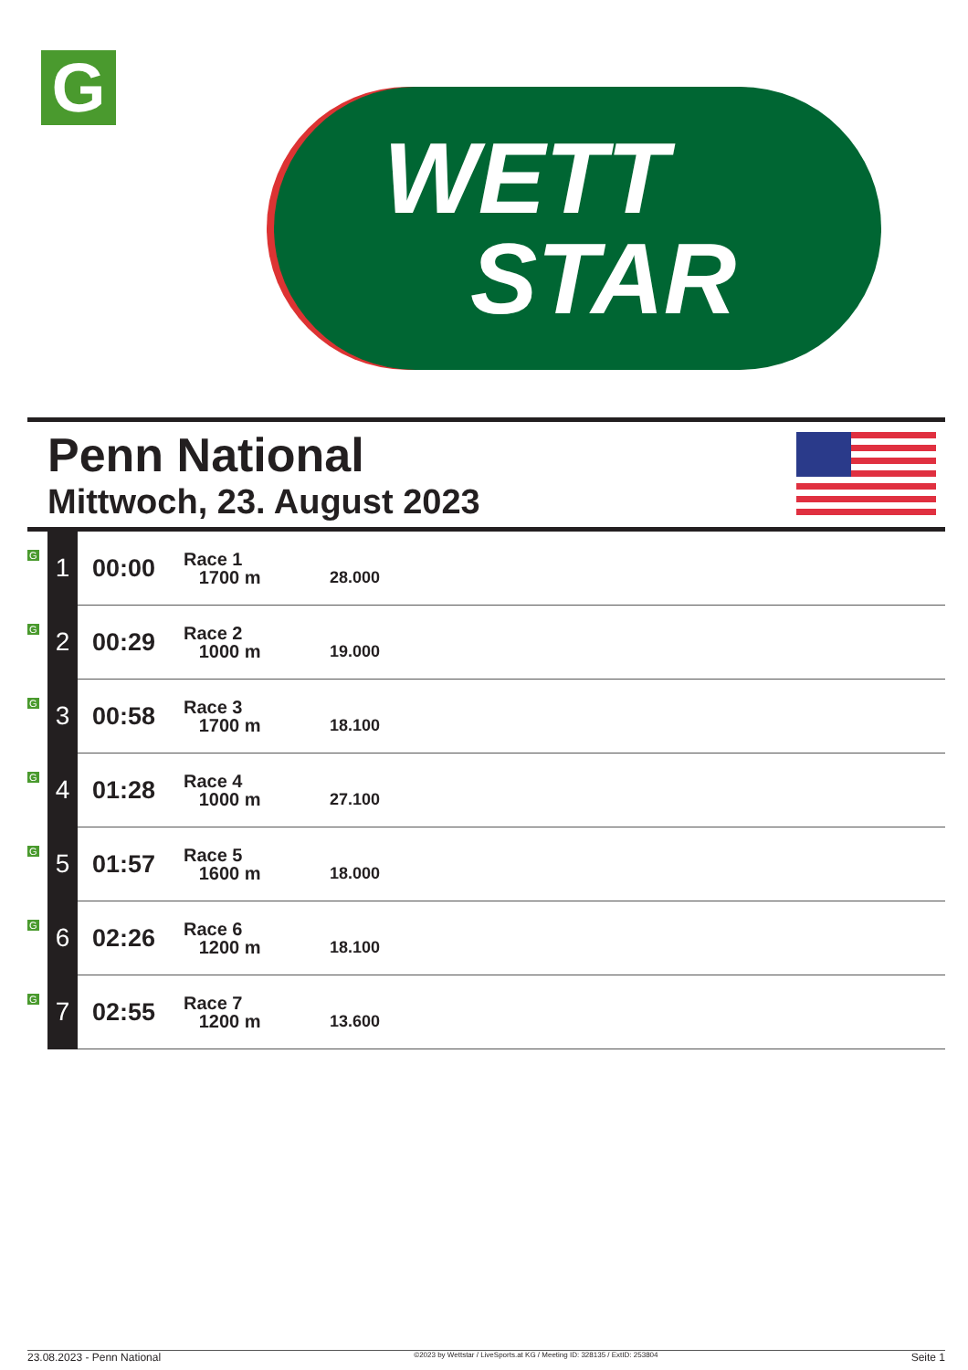G
WETT
STAR
Penn National
Mittwoch, 23. August 2023
| G | 1 | 00:00 | Race 1 1700 m | 28.000 |
| G | 2 | 00:29 | Race 2 1000 m | 19.000 |
| G | 3 | 00:58 | Race 3 1700 m | 18.100 |
| G | 4 | 01:28 | Race 4 1000 m | 27.100 |
| G | 5 | 01:57 | Race 5 1600 m | 18.000 |
| G | 6 | 02:26 | Race 6 1200 m | 18.100 |
| G | 7 | 02:55 | Race 7 1200 m | 13.600 |
23.08.2023 - Penn National ©2023 by Wettstar / LiveSports.at KG / Meeting ID: 328135 / ExtID: 253804 Seite 1